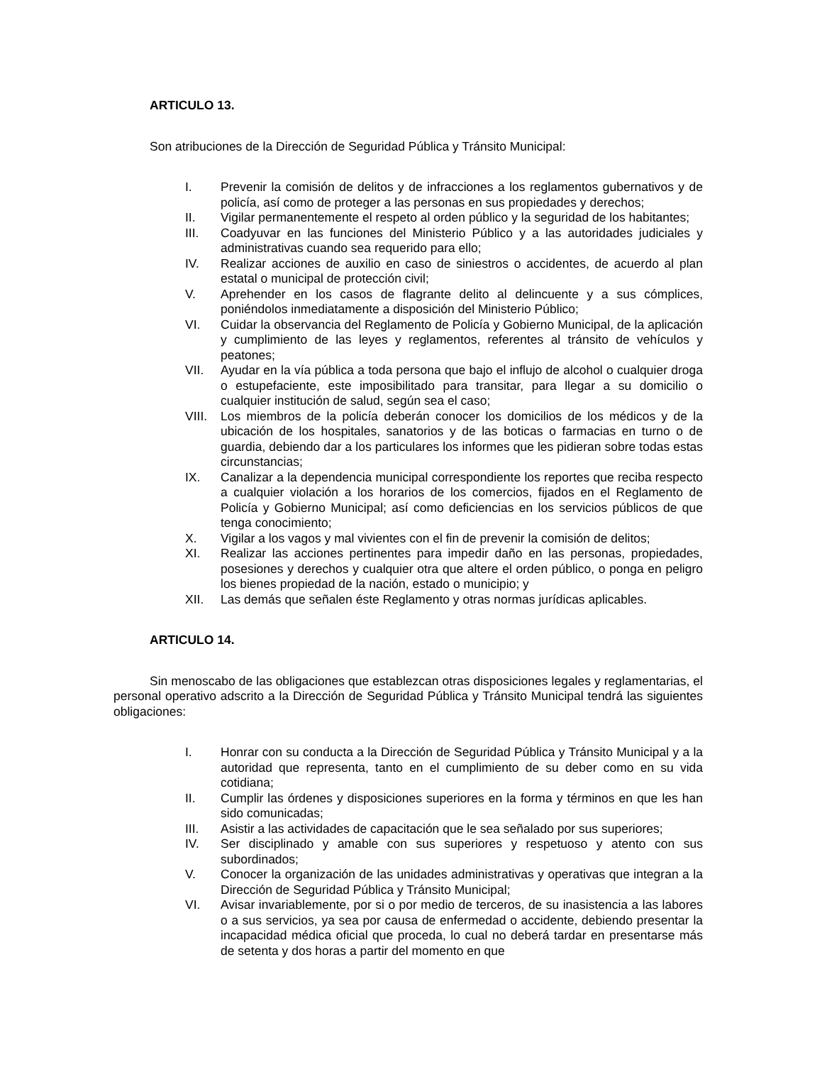ARTICULO 13.
Son atribuciones de la Dirección de Seguridad Pública y Tránsito Municipal:
I. Prevenir la comisión de delitos y de infracciones a los reglamentos gubernativos y de policía, así como de proteger a las personas en sus propiedades y derechos;
II. Vigilar permanentemente el respeto al orden público y la seguridad de los habitantes;
III. Coadyuvar en las funciones del Ministerio Público y a las autoridades judiciales y administrativas cuando sea requerido para ello;
IV. Realizar acciones de auxilio en caso de siniestros o accidentes, de acuerdo al plan estatal o municipal de protección civil;
V. Aprehender en los casos de flagrante delito al delincuente y a sus cómplices, poniéndolos inmediatamente a disposición del Ministerio Público;
VI. Cuidar la observancia del Reglamento de Policía y Gobierno Municipal, de la aplicación y cumplimiento de las leyes y reglamentos, referentes al tránsito de vehículos y peatones;
VII. Ayudar en la vía pública a toda persona que bajo el influjo de alcohol o cualquier droga o estupefaciente, este imposibilitado para transitar, para llegar a su domicilio o cualquier institución de salud, según sea el caso;
VIII. Los miembros de la policía deberán conocer los domicilios de los médicos y de la ubicación de los hospitales, sanatorios y de las boticas o farmacias en turno o de guardia, debiendo dar a los particulares los informes que les pidieran sobre todas estas circunstancias;
IX. Canalizar a la dependencia municipal correspondiente los reportes que reciba respecto a cualquier violación a los horarios de los comercios, fijados en el Reglamento de Policía y Gobierno Municipal; así como deficiencias en los servicios públicos de que tenga conocimiento;
X. Vigilar a los vagos y mal vivientes con el fin de prevenir la comisión de delitos;
XI. Realizar las acciones pertinentes para impedir daño en las personas, propiedades, posesiones y derechos y cualquier otra que altere el orden público, o ponga en peligro los bienes propiedad de la nación, estado o municipio; y
XII. Las demás que señalen éste Reglamento y otras normas jurídicas aplicables.
ARTICULO 14.
Sin menoscabo de las obligaciones que establezcan otras disposiciones legales y reglamentarias, el personal operativo adscrito a la Dirección de Seguridad Pública y Tránsito Municipal tendrá las siguientes obligaciones:
I. Honrar con su conducta a la Dirección de Seguridad Pública y Tránsito Municipal y a la autoridad que representa, tanto en el cumplimiento de su deber como en su vida cotidiana;
II. Cumplir las órdenes y disposiciones superiores en la forma y términos en que les han sido comunicadas;
III. Asistir a las actividades de capacitación que le sea señalado por sus superiores;
IV. Ser disciplinado y amable con sus superiores y respetuoso y atento con sus subordinados;
V. Conocer la organización de las unidades administrativas y operativas que integran a la Dirección de Seguridad Pública y Tránsito Municipal;
VI. Avisar invariablemente, por si o por medio de terceros, de su inasistencia a las labores o a sus servicios, ya sea por causa de enfermedad o accidente, debiendo presentar la incapacidad médica oficial que proceda, lo cual no deberá tardar en presentarse más de setenta y dos horas a partir del momento en que